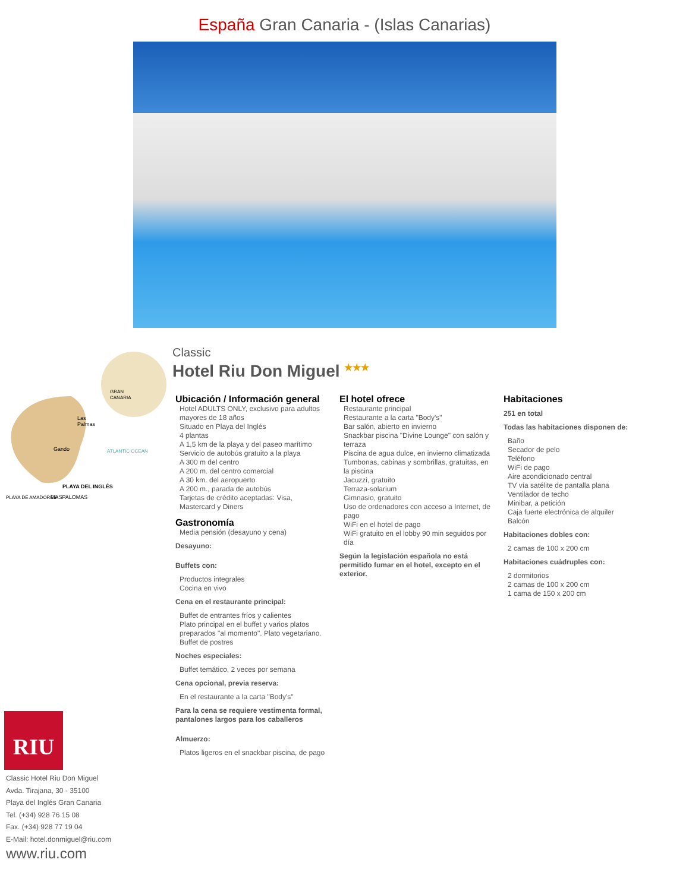España Gran Canaria - (Islas Canarias)
GRAN
CANARIA
Las
Palmas
Gando
ATLANTIC OCEAN
PLAYA DEL INGLÉS
PLAYA DE AMADORES
MASPALOMAS
RIU
Classic Hotel Riu Don Miguel
Avda. Tirajana, 30 - 35100
Playa del Inglés Gran Canaria
Tel. (+34) 928 76 15 08
Fax. (+34) 928 77 19 04
E-Mail: hotel.donmiguel@riu.com
www.riu.com
Classic
Hotel Riu Don Miguel ★★★
Ubicación / Información general
Hotel ADULTS ONLY, exclusivo para adultos mayores de 18 años
Situado en Playa del Inglés
4 plantas
A 1,5 km de la playa y del paseo marítimo
Servicio de autobús gratuito a la playa
A 300 m del centro
A 200 m. del centro comercial
A 30 km. del aeropuerto
A 200 m., parada de autobús
Tarjetas de crédito aceptadas: Visa, Mastercard y Diners
Gastronomía
Media pensión (desayuno y cena)
Desayuno:
Buffets con:
Productos integrales
Cocina en vivo
Cena en el restaurante principal:
Buffet de entrantes fríos y calientes
Plato principal en el buffet y varios platos preparados "al momento". Plato vegetariano.
Buffet de postres
Noches especiales:
Buffet temático, 2 veces por semana
Cena opcional, previa reserva:
En el restaurante a la carta "Body's"
Para la cena se requiere vestimenta formal, pantalones largos para los caballeros
Almuerzo:
Platos ligeros en el snackbar piscina, de pago
El hotel ofrece
Restaurante principal
Restaurante a la carta "Body's"
Bar salón, abierto en invierno
Snackbar piscina "Divine Lounge" con salón y terraza
Piscina de agua dulce, en invierno climatizada
Tumbonas, cabinas y sombrillas, gratuitas, en la piscina
Jacuzzi, gratuito
Terraza-solarium
Gimnasio, gratuito
Uso de ordenadores con acceso a Internet, de pago
WiFi en el hotel de pago
WiFi gratuito en el lobby 90 min seguidos por día
Según la legislación española no está permitido fumar en el hotel, excepto en el exterior.
Habitaciones
251 en total
Todas las habitaciones disponen de:
Baño
Secador de pelo
Teléfono
WiFi de pago
Aire acondicionado central
TV vía satélite de pantalla plana
Ventilador de techo
Minibar, a petición
Caja fuerte electrónica de alquiler
Balcón
Habitaciones dobles con:
2 camas de 100 x 200 cm
Habitaciones cuádruples con:
2 dormitorios
2 camas de 100 x 200 cm
1 cama de 150 x 200 cm